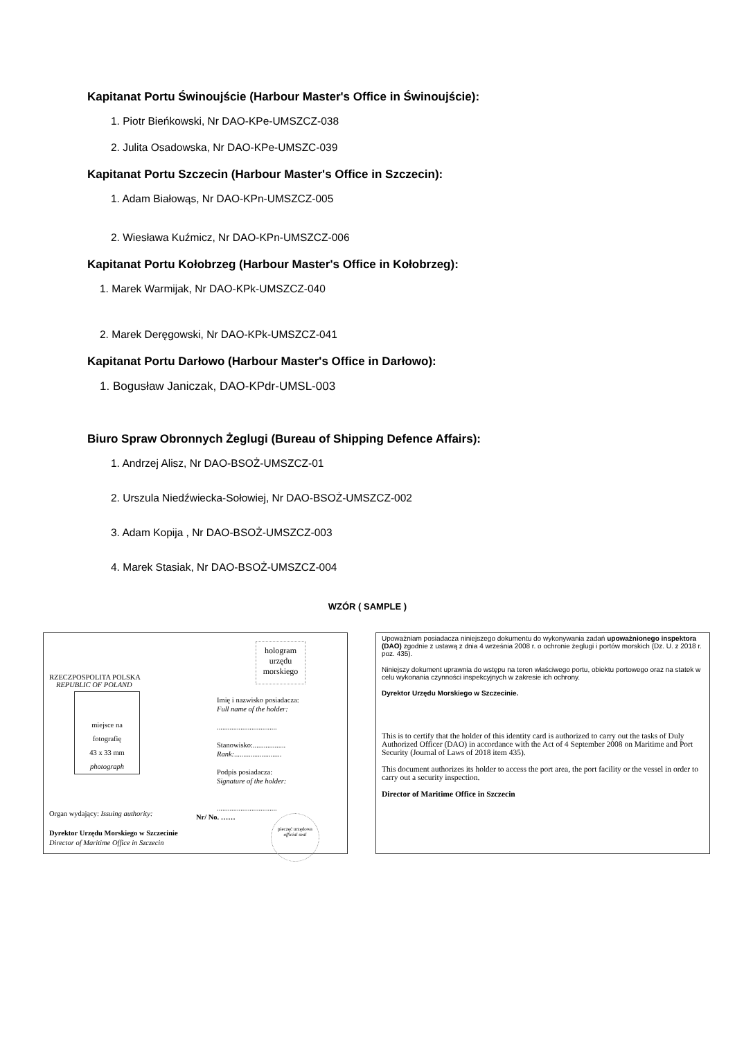Kapitanat Portu Świnoujście (Harbour Master's Office in Świnoujście):
1. Piotr Bieńkowski, Nr DAO-KPe-UMSZCZ-038
2. Julita Osadowska, Nr DAO-KPe-UMSZC-039
Kapitanat Portu Szczecin (Harbour Master's Office in Szczecin):
1. Adam Białowąs, Nr DAO-KPn-UMSZCZ-005
2. Wiesława Kuźmicz, Nr DAO-KPn-UMSZCZ-006
Kapitanat Portu Kołobrzeg (Harbour Master's Office in Kołobrzeg):
1. Marek Warmijak, Nr DAO-KPk-UMSZCZ-040
2. Marek Deręgowski, Nr DAO-KPk-UMSZCZ-041
Kapitanat Portu Darłowo (Harbour Master's Office in Darłowo):
1. Bogusław Janiczak, DAO-KPdr-UMSL-003
Biuro Spraw Obronnych Żeglugi (Bureau of Shipping Defence Affairs):
1. Andrzej Alisz, Nr DAO-BSOŻ-UMSZCZ-01
2. Urszula Niedźwiecka-Sołowiej, Nr DAO-BSOŻ-UMSZCZ-002
3. Adam Kopija , Nr DAO-BSOŻ-UMSZCZ-003
4. Marek Stasiak, Nr DAO-BSOŻ-UMSZCZ-004
WZÓR ( SAMPLE )
RZECZPOSPOLITA POLSKA
REPUBLIC OF POLAND
miejsce na
fotografię
43 x 33 mm
photograph
hologram urzędu morskiego
Imię i nazwisko posiadacza:
Full name of the holder:
.................................
Stanowisko:..................
Rank:..........................
Podpis posiadacza:
Signature of the holder:
.................................
Nr/ No. ……
Organ wydający: Issuing authority:
Dyrektor Urzędu Morskiego w Szczecinie
Director of Maritime Office in Szczecin
pieczęć urzędowa official seal
Upoważniam posiadacza niniejszego dokumentu do wykonywania zadań upoważnionego inspektora (DAO) zgodnie z ustawą z dnia 4 września 2008 r. o ochronie żeglugi i portów morskich (Dz. U. z 2018 r. poz. 435).
Niniejszy dokument uprawnia do wstępu na teren właściwego portu, obiektu portowego oraz na statek w celu wykonania czynności inspekcyjnych w zakresie ich ochrony.
Dyrektor Urzędu Morskiego w Szczecinie.
This is to certify that the holder of this identity card is authorized to carry out the tasks of Duly Authorized Officer (DAO) in accordance with the Act of 4 September 2008 on Maritime and Port Security (Journal of Laws of 2018 item 435).
This document authorizes its holder to access the port area, the port facility or the vessel in order to carry out a security inspection.
Director of Maritime Office in Szczecin